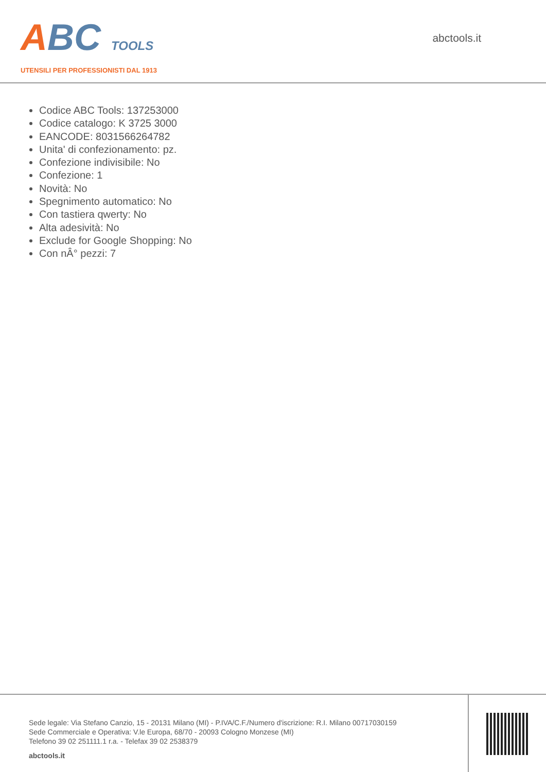ABC TOOLS
UTENSILI PER PROFESSIONISTI DAL 1913
abctools.it
Codice ABC Tools: 137253000
Codice catalogo: K 3725 3000
EANCODE: 8031566264782
Unita' di confezionamento: pz.
Confezione indivisibile: No
Confezione: 1
Novità: No
Spegnimento automatico: No
Con tastiera qwerty: No
Alta adesività: No
Exclude for Google Shopping: No
Con nÂ° pezzi: 7
Sede legale: Via Stefano Canzio, 15 - 20131 Milano (MI) - P.IVA/C.F./Numero d'iscrizione: R.I. Milano 00717030159
Sede Commerciale e Operativa: V.le Europa, 68/70 - 20093 Cologno Monzese (MI)
Telefono 39 02 251111.1 r.a. - Telefax 39 02 2538379
abctools.it